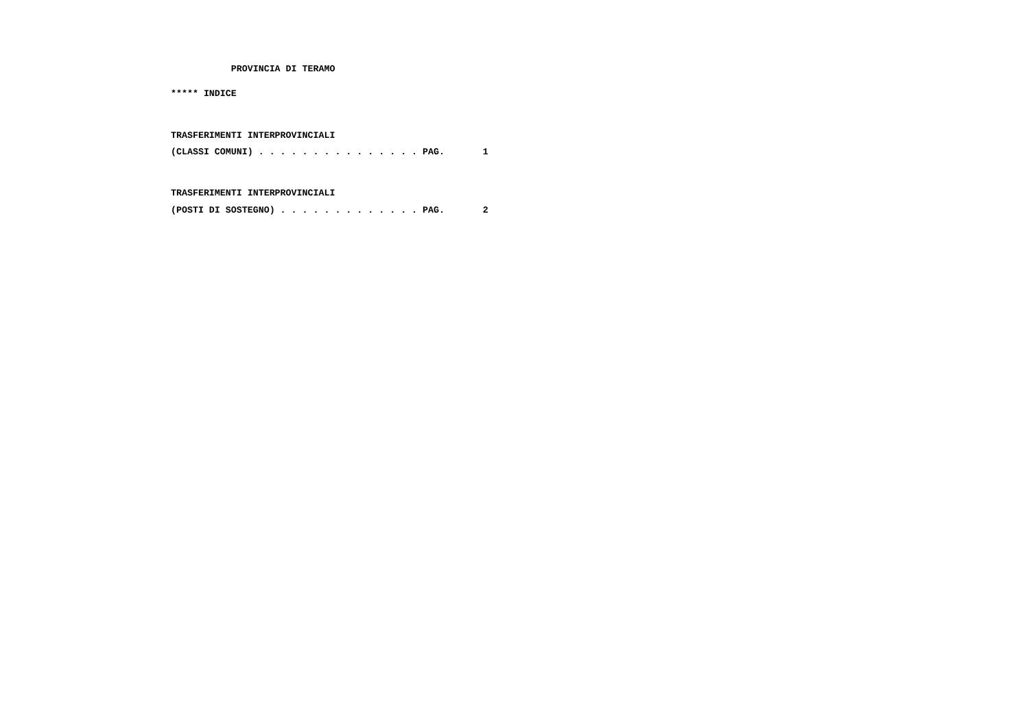PROVINCIA DI TERAMO
***** INDICE
TRASFERIMENTI INTERPROVINCIALI
(CLASSI COMUNI) . . . . . . . . . . . . . . . PAG. 1
TRASFERIMENTI INTERPROVINCIALI
(POSTI DI SOSTEGNO) . . . . . . . . . . . . . PAG. 2